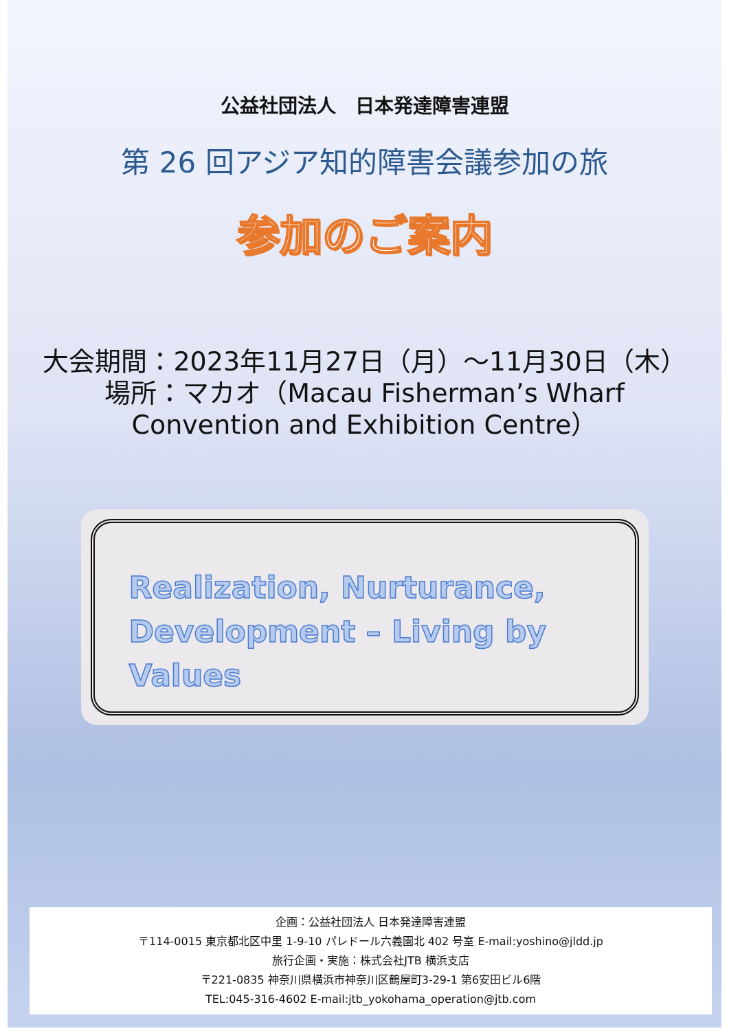公益社団法人　日本発達障害連盟
第 26 回アジア知的障害会議参加の旅
参加のご案内
大会期間：2023年11月27日（月）～11月30日（木）
場所：マカオ（Macau Fisherman’s Wharf
Convention and Exhibition Centre）
Realization, Nurturance,
Development – Living by Values
企画：公益社団法人 日本発達障害連盟
〒114-0015 東京都北区中里 1-9-10 パレドール六義園北 402 号室 E-mail:yoshino@jldd.jp
旅行企画・実施：株式会社JTB 横浜支店
〒221-0835 神奈川県横浜市神奈川区鶴屋町3-29-1 第6安田ビル6階
TEL:045-316-4602 E-mail:jtb_yokohama_operation@jtb.com